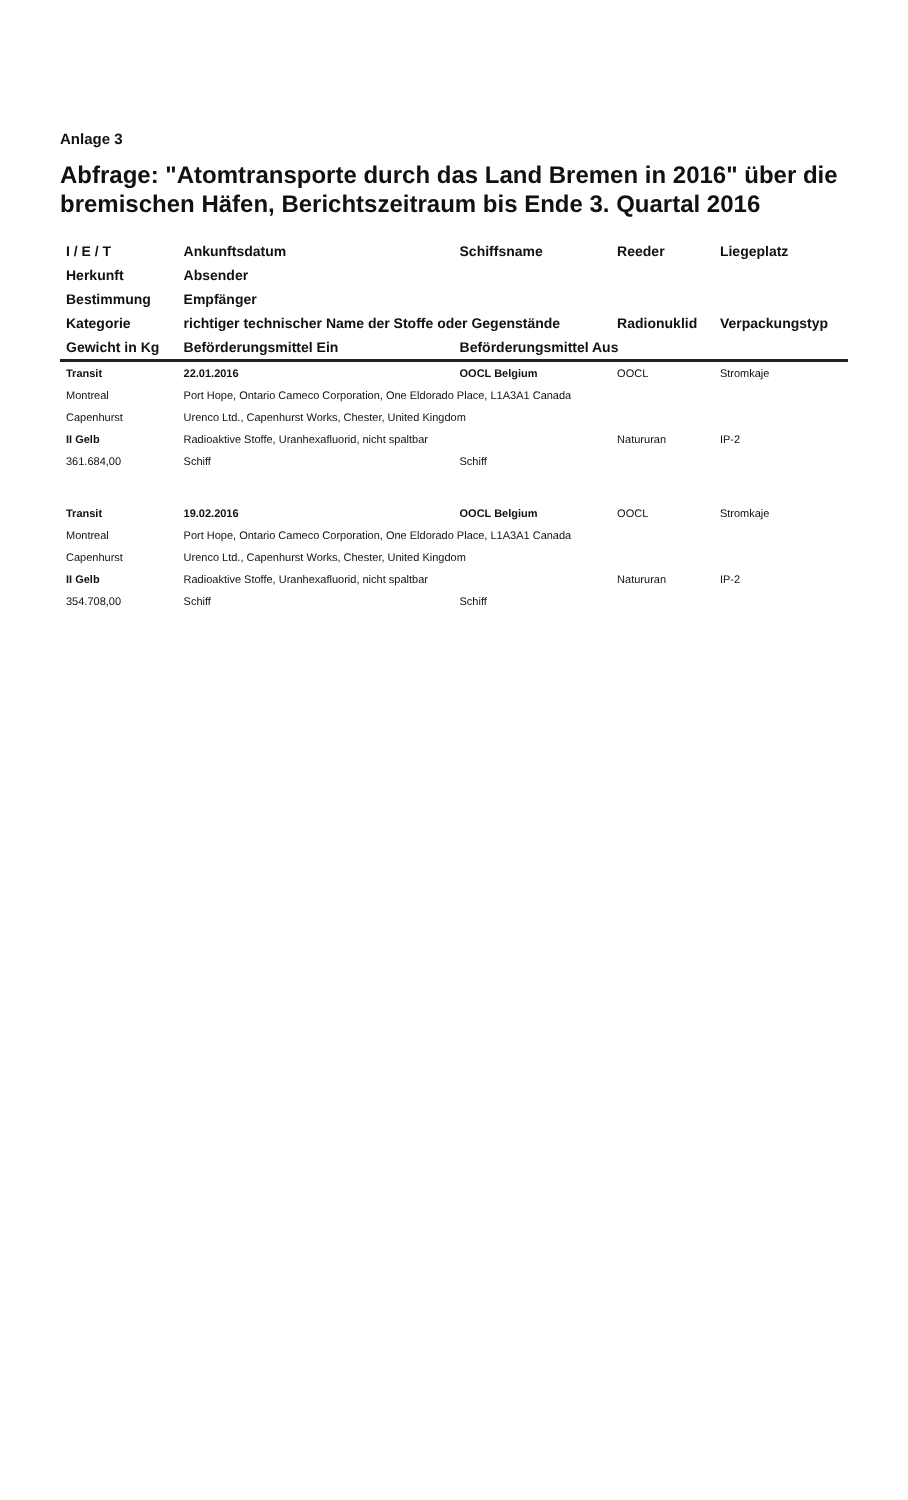Anlage 3
Abfrage: "Atomtransporte durch das Land Bremen in 2016" über die bremischen Häfen, Berichtszeitraum bis Ende 3. Quartal 2016
| I / E / T | Ankunftsdatum | Schiffsname | Reeder | Liegeplatz |
| --- | --- | --- | --- | --- |
| Herkunft | Absender | | | |
| Bestimmung | Empfänger | | | |
| Kategorie | richtiger technischer Name der Stoffe oder Gegenstände | | Radionuklid | Verpackungstyp |
| Gewicht in Kg | Beförderungsmittel Ein | Beförderungsmittel Aus | | |
| Transit | 22.01.2016 | OOCL Belgium | OOCL | Stromkaje |
| Montreal | Port Hope, Ontario Cameco Corporation, One Eldorado Place, L1A3A1 Canada | | | |
| Capenhurst | Urenco Ltd., Capenhurst Works, Chester, United Kingdom | | | |
| II Gelb | Radioaktive Stoffe, Uranhexafluorid, nicht spaltbar | | Natururan | IP-2 |
| 361.684,00 | Schiff | Schiff | | |
| Transit | 19.02.2016 | OOCL Belgium | OOCL | Stromkaje |
| Montreal | Port Hope, Ontario Cameco Corporation, One Eldorado Place, L1A3A1 Canada | | | |
| Capenhurst | Urenco Ltd., Capenhurst Works, Chester, United Kingdom | | | |
| II Gelb | Radioaktive Stoffe, Uranhexafluorid, nicht spaltbar | | Natururan | IP-2 |
| 354.708,00 | Schiff | Schiff | | |